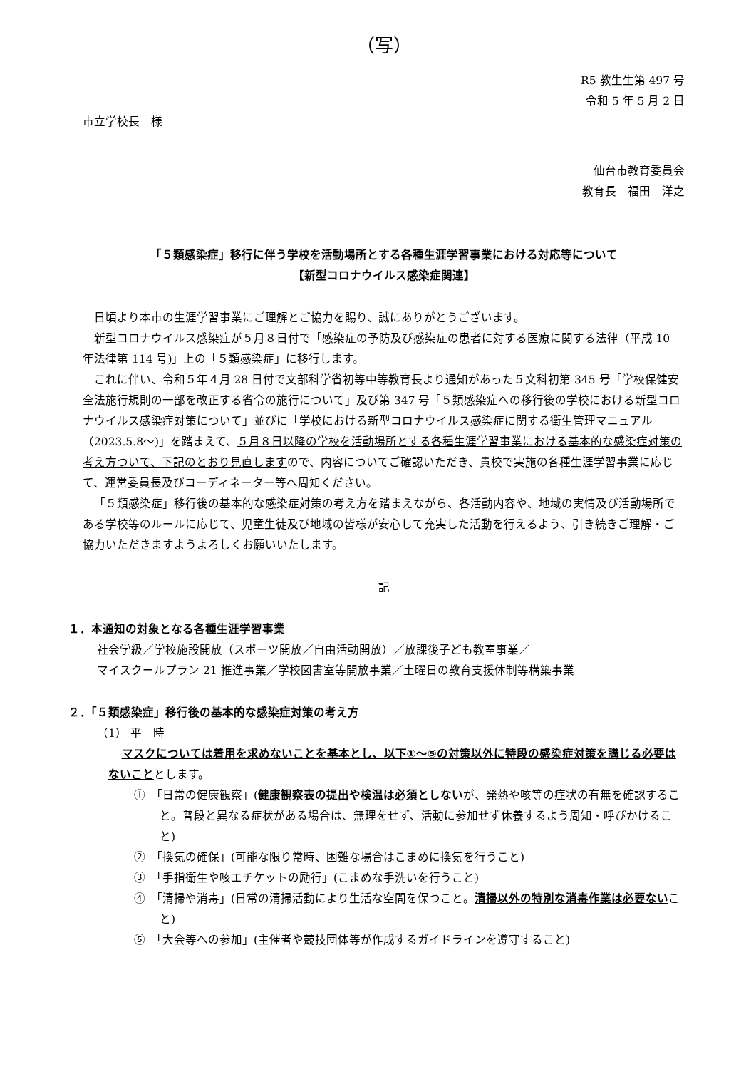（写）
R5 教生生第 497 号
令和 5 年 5 月 2 日
市立学校長　様
仙台市教育委員会
教育長　福田　洋之
「５類感染症」移行に伴う学校を活動場所とする各種生涯学習事業における対応等について
【新型コロナウイルス感染症関連】
日頃より本市の生涯学習事業にご理解とご協力を賜り、誠にありがとうございます。
新型コロナウイルス感染症が５月８日付で「感染症の予防及び感染症の患者に対する医療に関する法律（平成 10 年法律第 114 号)」上の「５類感染症」に移行します。
これに伴い、令和５年４月 28 日付で文部科学省初等中等教育長より通知があった５文科初第 345 号「学校保健安全法施行規則の一部を改正する省令の施行について」及び第 347 号「５類感染症への移行後の学校における新型コロナウイルス感染症対策について」並びに「学校における新型コロナウイルス感染症に関する衛生管理マニュアル（2023.5.8～)」を踏まえて、５月８日以降の学校を活動場所とする各種生涯学習事業における基本的な感染症対策の考え方ついて、下記のとおり見直しますので、内容についてご確認いただき、貴校で実施の各種生涯学習事業に応じて、運営委員長及びコーディネーター等へ周知ください。
「５類感染症」移行後の基本的な感染症対策の考え方を踏まえながら、各活動内容や、地域の実情及び活動場所である学校等のルールに応じて、児童生徒及び地域の皆様が安心して充実した活動を行えるよう、引き続きご理解・ご協力いただきますようよろしくお願いいたします。
記
１．本通知の対象となる各種生涯学習事業
社会学級／学校施設開放（スポーツ開放／自由活動開放）／放課後子ども教室事業／
マイスクールプラン 21 推進事業／学校図書室等開放事業／土曜日の教育支援体制等構築事業
２．「５類感染症」移行後の基本的な感染症対策の考え方
（1） 平　時
マスクについては着用を求めないことを基本とし、以下①～⑤の対策以外に特段の感染症対策を講じる必要はないこと とします。
①　「日常の健康観察」(健康観察表の提出や検温は必須としないが、発熱や咳等の症状の有無を確認すること。普段と異なる症状がある場合は、無理をせず、活動に参加せず休養するよう周知・呼びかけること)
②　「換気の確保」(可能な限り常時、困難な場合はこまめに換気を行うこと)
③　「手指衛生や咳エチケットの励行」(こまめな手洗いを行うこと)
④　「清掃や消毒」(日常の清掃活動により生活な空間を保つこと。清掃以外の特別な消毒作業は必要ないこと)
⑤　「大会等への参加」(主催者や競技団体等が作成するガイドラインを遵守すること)